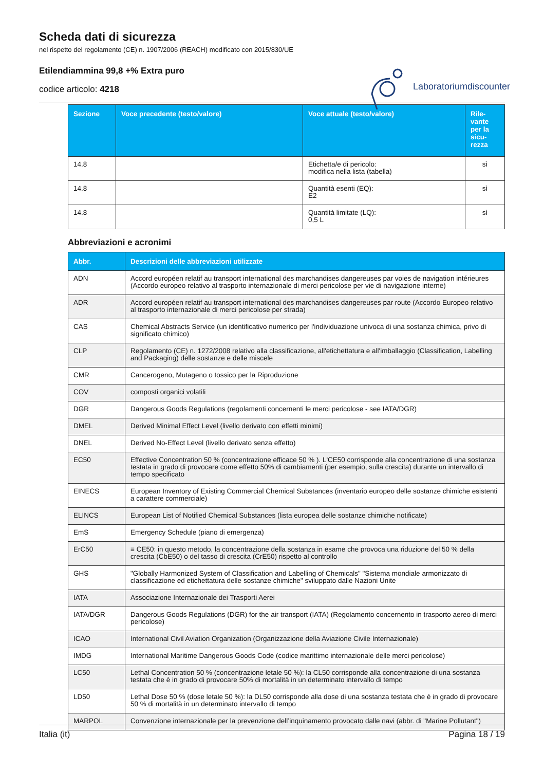Scheda dati di sicurezza
nel rispetto del regolamento (CE) n. 1907/2006 (REACH) modificato con 2015/830/UE
Etilendiammina 99,8 +% Extra puro
codice articolo: 4218
Laboratoriumdiscounter
| Sezione | Voce precedente (testo/valore) | Voce attuale (testo/valore) | Rile- vante per la sicu- rezza |
| --- | --- | --- | --- |
| 14.8 | | Etichetta/e di pericolo: modifica nella lista (tabella) | sì |
| 14.8 | | Quantità esenti (EQ): E2 | sì |
| 14.8 | | Quantità limitate (LQ): 0,5 L | sì |
Abbreviazioni e acronimi
| Abbr. | Descrizioni delle abbreviazioni utilizzate |
| --- | --- |
| ADN | Accord européen relatif au transport international des marchandises dangereuses par voies de navigation intérieures (Accordo europeo relativo al trasporto internazionale di merci pericolose per vie di navigazione interne) |
| ADR | Accord européen relatif au transport international des marchandises dangereuses par route (Accordo Europeo relativo al trasporto internazionale di merci pericolose per strada) |
| CAS | Chemical Abstracts Service (un identificativo numerico per l'individuazione univoca di una sostanza chimica, privo di significato chimico) |
| CLP | Regolamento (CE) n. 1272/2008 relativo alla classificazione, all'etichettatura e all'imballaggio (Classification, Labelling and Packaging) delle sostanze e delle miscele |
| CMR | Cancerogeno, Mutageno o tossico per la Riproduzione |
| COV | composti organici volatili |
| DGR | Dangerous Goods Regulations (regolamenti concernenti le merci pericolose - see IATA/DGR) |
| DMEL | Derived Minimal Effect Level (livello derivato con effetti minimi) |
| DNEL | Derived No-Effect Level (livello derivato senza effetto) |
| EC50 | Effective Concentration 50 % (concentrazione efficace 50 % ). L'CE50 corrisponde alla concentrazione di una sostanza testata in grado di provocare come effetto 50% di cambiamenti (per esempio, sulla crescita) durante un intervallo di tempo specificato |
| EINECS | European Inventory of Existing Commercial Chemical Substances (inventario europeo delle sostanze chimiche esistenti a carattere commerciale) |
| ELINCS | European List of Notified Chemical Substances (lista europea delle sostanze chimiche notificate) |
| EmS | Emergency Schedule (piano di emergenza) |
| ErC50 | ≡ CE50: in questo metodo, la concentrazione della sostanza in esame che provoca una riduzione del 50 % della crescita (CbE50) o del tasso di crescita (CrE50) rispetto al controllo |
| GHS | "Globally Harmonized System of Classification and Labelling of Chemicals" "Sistema mondiale armonizzato di classificazione ed etichettatura delle sostanze chimiche" sviluppato dalle Nazioni Unite |
| IATA | Associazione Internazionale dei Trasporti Aerei |
| IATA/DGR | Dangerous Goods Regulations (DGR) for the air transport (IATA) (Regolamento concernento in trasporto aereo di merci pericolose) |
| ICAO | International Civil Aviation Organization (Organizzazione della Aviazione Civile Internazionale) |
| IMDG | International Maritime Dangerous Goods Code (codice marittimo internazionale delle merci pericolose) |
| LC50 | Lethal Concentration 50 % (concentrazione letale 50 %): la CL50 corrisponde alla concentrazione di una sostanza testata che è in grado di provocare 50% di mortalità in un determinato intervallo di tempo |
| LD50 | Lethal Dose 50 % (dose letale 50 %): la DL50 corrisponde alla dose di una sostanza testata che è in grado di provocare 50 % di mortalità in un determinato intervallo di tempo |
| MARPOL | Convenzione internazionale per la prevenzione dell’inquinamento provocato dalle navi (abbr. di "Marine Pollutant") |
Italia (it) Pagina 18 / 19